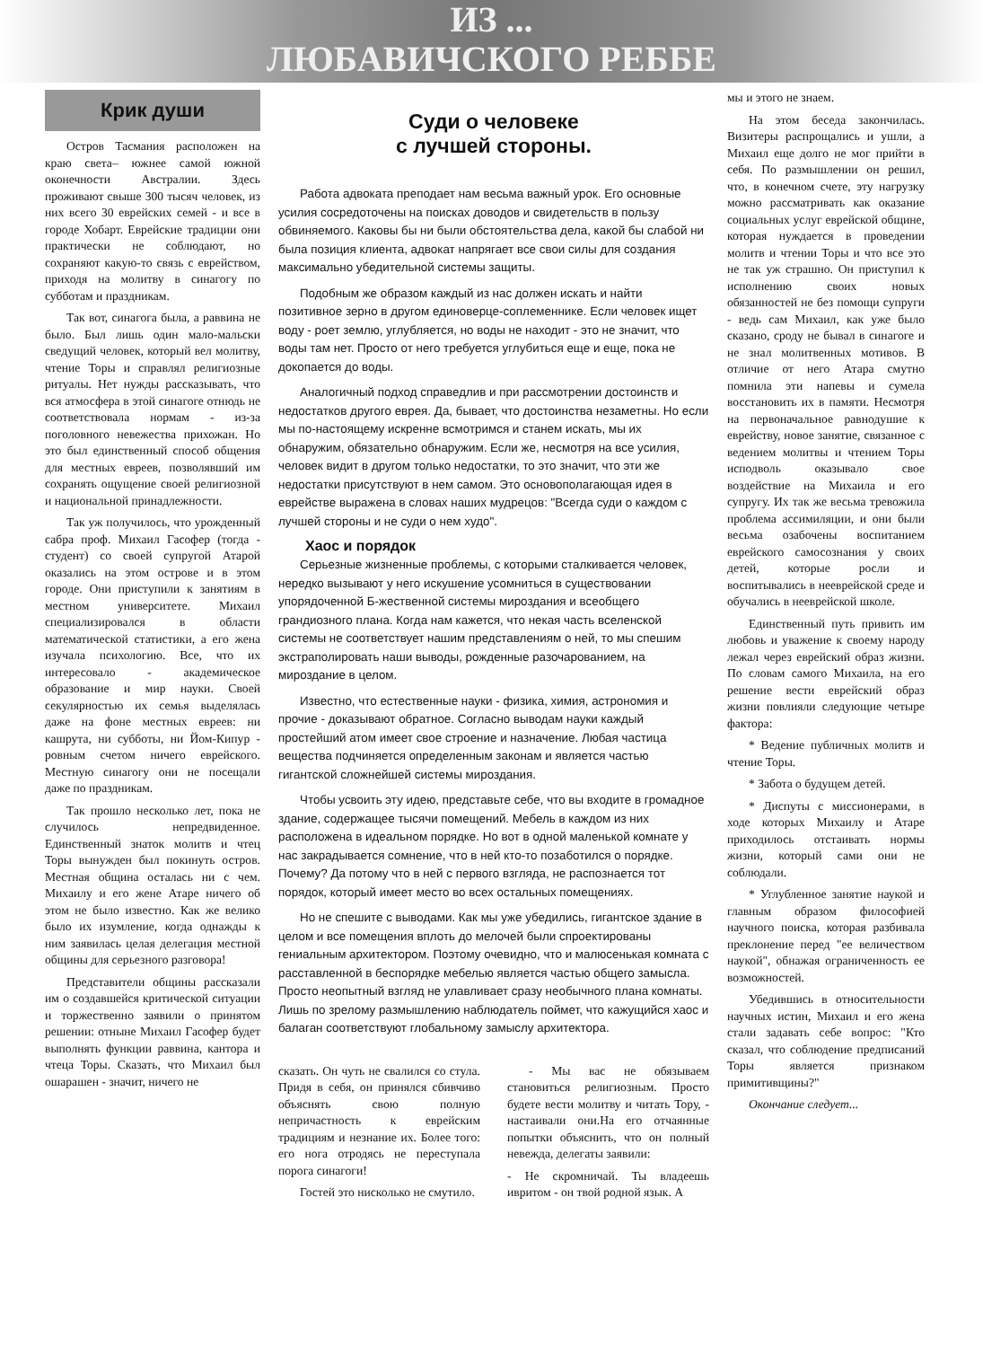ИЗ ...
ЛЮБАВИЧСКОГО РЕББЕ
Крик души
Остров Тасмания расположен на краю света– южнее самой южной оконечности Австралии. Здесь проживают свыше 300 тысяч человек, из них всего 30 еврейских семей - и все в городе Хобарт. Еврейские традиции они практически не соблюдают, но сохраняют какую-то связь с еврейством, приходя на молитву в синагогу по субботам и праздникам.
Так вот, синагога была, а раввина не было. Был лишь один мало-мальски сведущий человек, который вел молитву, чтение Торы и справлял религиозные ритуалы. Нет нужды рассказывать, что вся атмосфера в этой синагоге отнюдь не соответствовала нормам - из-за поголовного невежества прихожан. Но это был единственный способ общения для местных евреев, позволявший им сохранять ощущение своей религиозной и национальной принадлежности.
Так уж получилось, что урожденный сабра проф. Михаил Гасофер (тогда - студент) со своей супругой Атарой оказались на этом острове и в этом городе. Они приступили к занятиям в местном университете. Михаил специализировался в области математической статистики, а его жена изучала психологию. Все, что их интересовало - академическое образование и мир науки. Своей секулярностью их семья выделялась даже на фоне местных евреев: ни кашрута, ни субботы, ни Йом-Кипур - ровным счетом ничего еврейского. Местную синагогу они не посещали даже по праздникам.
Так прошло несколько лет, пока не случилось непредвиденное. Единственный знаток молитв и чтец Торы вынужден был покинуть остров. Местная община осталась ни с чем. Михаилу и его жене Атаре ничего об этом не было известно. Как же велико было их изумление, когда однажды к ним заявилась целая делегация местной общины для серьезного разговора!
Представители общины рассказали им о создавшейся критической ситуации и торжественно заявили о принятом решении: отныне Михаил Гасофер будет выполнять функции раввина, кантора и чтеца Торы. Сказать, что Михаил был ошарашен - значит, ничего не
Суди о человеке
с лучшей стороны.
Работа адвоката преподает нам весьма важный урок. Его основные усилия сосредоточены на поисках доводов и свидетельств в пользу обвиняемого. Каковы бы ни были обстоятельства дела, какой бы слабой ни была позиция клиента, адвокат напрягает все свои силы для создания максимально убедительной системы защиты.
Подобным же образом каждый из нас должен искать и найти позитивное зерно в другом единоверце-соплеменнике. Если человек ищет воду - роет землю, углубляется, но воды не находит - это не значит, что воды там нет. Просто от него требуется углубиться еще и еще, пока не докопается до воды.
Аналогичный подход справедлив и при рассмотрении достоинств и недостатков другого еврея. Да, бывает, что достоинства незаметны. Но если мы по-настоящему искренне всмотримся и станем искать, мы их обнаружим, обязательно обнаружим. Если же, несмотря на все усилия, человек видит в другом только недостатки, то это значит, что эти же недостатки присутствуют в нем самом. Это основополагающая идея в еврействе выражена в словах наших мудрецов: "Всегда суди о каждом с лучшей стороны и не суди о нем худо".
Хаос и порядок
Серьезные жизненные проблемы, с которыми сталкивается человек, нередко вызывают у него искушение усомниться в существовании упорядоченной Б-жественной системы мироздания и всеобщего грандиозного плана. Когда нам кажется, что некая часть вселенской системы не соответствует нашим представлениям о ней, то мы спешим экстраполировать наши выводы, рожденные разочарованием, на мироздание в целом.
Известно, что естественные науки - физика, химия, астрономия и прочие - доказывают обратное. Согласно выводам науки каждый простейший атом имеет свое строение и назначение. Любая частица вещества подчиняется определенным законам и является частью гигантской сложнейшей системы мироздания.
Чтобы усвоить эту идею, представьте себе, что вы входите в громадное здание, содержащее тысячи помещений. Мебель в каждом из них расположена в идеальном порядке. Но вот в одной маленькой комнате у нас закрадывается сомнение, что в ней кто-то позаботился о порядке. Почему? Да потому что в ней с первого взгляда, не распознается тот порядок, который имеет место во всех остальных помещениях.
Но не спешите с выводами. Как мы уже убедились, гигантское здание в целом и все помещения вплоть до мелочей были спроектированы гениальным архитектором. Поэтому очевидно, что и малюсенькая комната с расставленной в беспорядке мебелью является частью общего замысла. Просто неопытный взгляд не улавливает сразу необычного плана комнаты. Лишь по зрелому размышлению наблюдатель поймет, что кажущийся хаос и балаган соответствуют глобальному замыслу архитектора.
сказать. Он чуть не свалился со стула. Придя в себя, он принялся сбивчиво объяснять свою полную непричастность к еврейским традициям и незнание их. Более того: его нога отродясь не переступала порога синагоги!
Гостей это нисколько не смутило.
- Мы вас не обязываем становиться религиозным. Просто будете вести молитву и читать Тору, - настаивали они.На его отчаянные попытки объяснить, что он полный невежда, делегаты заявили:
- Не скромничай. Ты владеешь ивритом - он твой родной язык. А
мы и этого не знаем.
На этом беседа закончилась. Визитеры распрощались и ушли, а Михаил еще долго не мог прийти в себя. По размышлении он решил, что, в конечном счете, эту нагрузку можно рассматривать как оказание социальных услуг еврейской общине, которая нуждается в проведении молитв и чтении Торы и что все это не так уж страшно. Он приступил к исполнению своих новых обязанностей не без помощи супруги - ведь сам Михаил, как уже было сказано, сроду не бывал в синагоге и не знал молитвенных мотивов. В отличие от него Атара смутно помнила эти напевы и сумела восстановить их в памяти. Несмотря на первоначальное равнодушие к еврейству, новое занятие, связанное с ведением молитвы и чтением Торы исподволь оказывало свое воздействие на Михаила и его супругу. Их так же весьма тревожила проблема ассимиляции, и они были весьма озабочены воспитанием еврейского самосознания у своих детей, которые росли и воспитывались в нееврейской среде и обучались в нееврейской школе.
Единственный путь привить им любовь и уважение к своему народу лежал через еврейский образ жизни. По словам самого Михаила, на его решение вести еврейский образ жизни повлияли следующие четыре фактора:
* Ведение публичных молитв и чтение Торы.
* Забота о будущем детей.
* Диспуты с миссионерами, в ходе которых Михаилу и Атаре приходилось отстаивать нормы жизни, который сами они не соблюдали.
* Углубленное занятие наукой и главным образом философией научного поиска, которая разбивала преклонение перед "ее величеством наукой", обнажая ограниченность ее возможностей.
Убедившись в относительности научных истин, Михаил и его жена стали задавать себе вопрос: "Кто сказал, что соблюдение предписаний Торы является признаком примитивщины?"
Окончание следует...